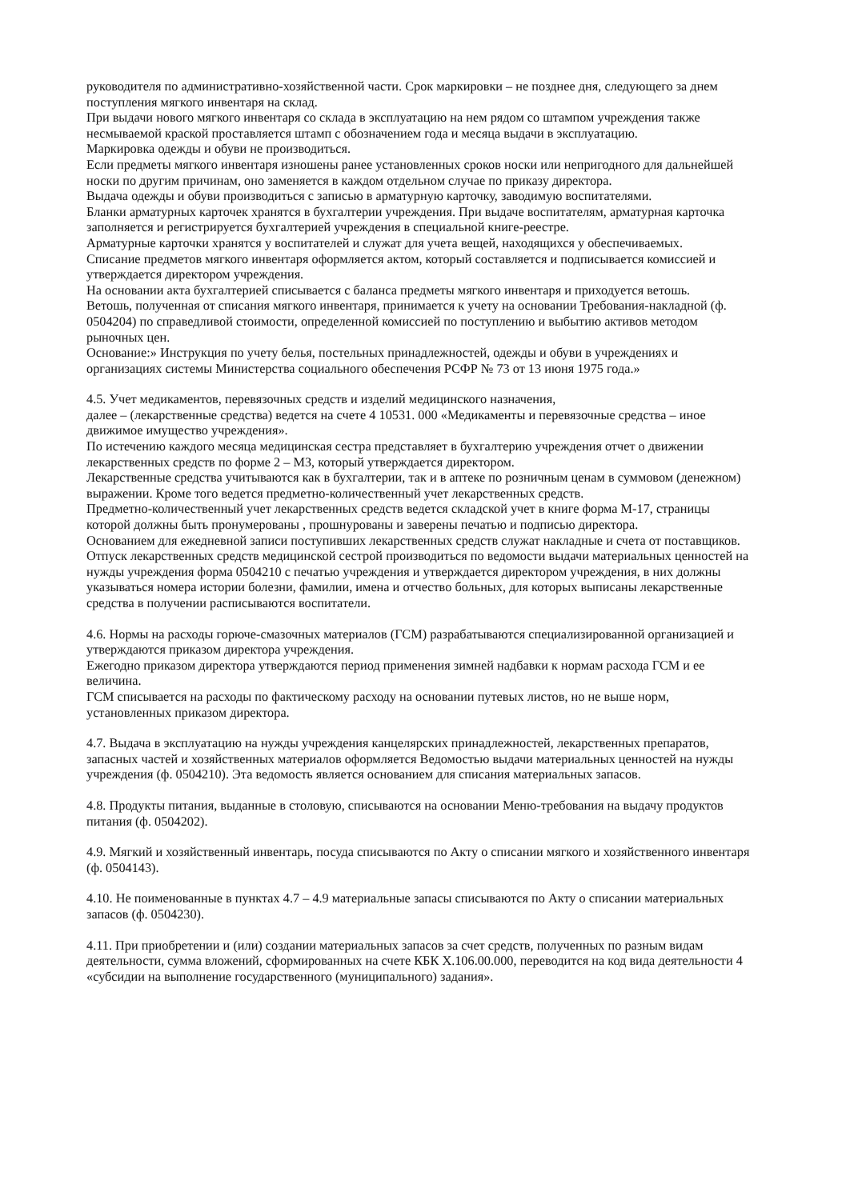руководителя по административно-хозяйственной части. Срок маркировки – не позднее дня, следующего за днем поступления мягкого инвентаря на склад.
При выдачи нового мягкого инвентаря со склада в эксплуатацию на нем рядом со штампом учреждения также несмываемой краской проставляется штамп с обозначением года и месяца выдачи в эксплуатацию.
Маркировка одежды и обуви не производиться.
Если предметы мягкого инвентаря изношены ранее установленных сроков носки или непригодного для дальнейшей носки по другим причинам, оно заменяется в каждом отдельном случае по приказу директора.
Выдача одежды и обуви производиться с записью в арматурную карточку, заводимую воспитателями.
Бланки арматурных карточек хранятся в бухгалтерии учреждения. При выдаче воспитателям, арматурная карточка заполняется и регистрируется бухгалтерией учреждения в специальной книге-реестре.
Арматурные карточки хранятся у воспитателей и служат для учета вещей, находящихся у обеспечиваемых.
Списание предметов мягкого инвентаря оформляется актом, который составляется и подписывается комиссией и утверждается директором учреждения.
На основании акта бухгалтерией списывается с баланса предметы мягкого инвентаря и приходуется ветошь.
Ветошь, полученная от списания мягкого инвентаря, принимается к учету на основании Требования-накладной (ф. 0504204) по справедливой стоимости, определенной комиссией по поступлению и выбытию активов методом рыночных цен.
Основание:» Инструкция по учету белья, постельных принадлежностей, одежды и обуви в учреждениях и организациях системы Министерства социального обеспечения РСФР № 73 от 13 июня 1975 года.»
4.5. Учет медикаментов, перевязочных средств и изделий медицинского назначения,
далее – (лекарственные средства) ведется на счете 4 10531. 000 «Медикаменты и перевязочные средства – иное движимое имущество учреждения».
По истечению каждого месяца медицинская сестра представляет в бухгалтерию учреждения отчет о движении лекарственных средств по форме 2 – МЗ, который утверждается директором.
Лекарственные средства учитываются как в бухгалтерии, так и в аптеке по розничным ценам в суммовом (денежном) выражении. Кроме того ведется предметно-количественный учет лекарственных средств.
Предметно-количественный учет лекарственных средств ведется складской учет в книге форма М-17, страницы которой должны быть пронумерованы , прошнурованы и заверены печатью и подписью директора.
Основанием для ежедневной записи поступивших лекарственных средств служат накладные и счета от поставщиков.
Отпуск лекарственных средств медицинской сестрой производиться по ведомости выдачи материальных ценностей на нужды учреждения форма 0504210 с печатью учреждения и утверждается директором учреждения, в них должны указываться номера истории болезни, фамилии, имена и отчество больных, для которых выписаны лекарственные средства в получении расписываются воспитатели.
4.6. Нормы на расходы горюче-смазочных материалов (ГСМ) разрабатываются специализированной организацией и утверждаются приказом директора учреждения.
Ежегодно приказом директора утверждаются период применения зимней надбавки к нормам расхода ГСМ и ее величина.
ГСМ списывается на расходы по фактическому расходу на основании путевых листов, но не выше норм, установленных приказом директора.
4.7. Выдача в эксплуатацию на нужды учреждения канцелярских принадлежностей, лекарственных препаратов, запасных частей и хозяйственных материалов оформляется Ведомостью выдачи материальных ценностей на нужды учреждения (ф. 0504210). Эта ведомость является основанием для списания материальных запасов.
4.8. Продукты питания, выданные в столовую, списываются на основании Меню-требования на выдачу продуктов питания (ф. 0504202).
4.9. Мягкий и хозяйственный инвентарь, посуда списываются по Акту о списании мягкого и хозяйственного инвентаря (ф. 0504143).
4.10. Не поименованные в пунктах 4.7 – 4.9 материальные запасы списываются по Акту о списании материальных запасов (ф. 0504230).
4.11. При приобретении и (или) создании материальных запасов за счет средств, полученных по разным видам деятельности, сумма вложений, сформированных на счете КБК Х.106.00.000, переводится на код вида деятельности 4 «субсидии на выполнение государственного (муниципального) задания».